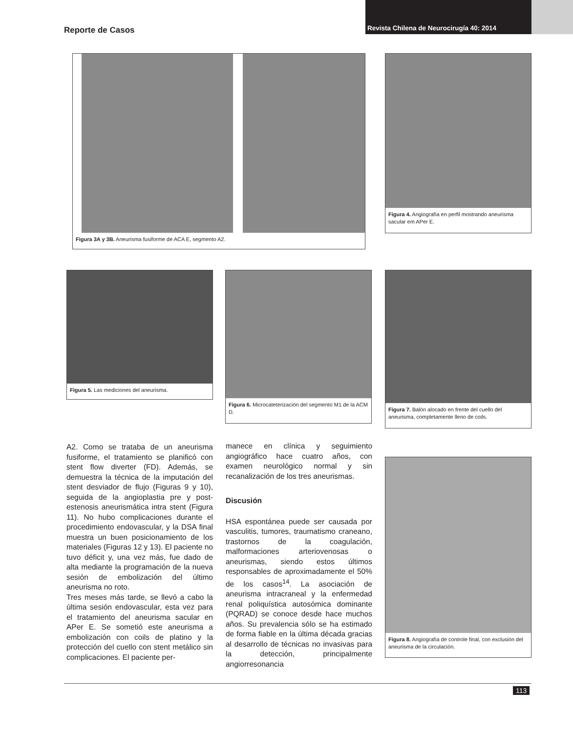Reporte de Casos
Revista Chilena de Neurocirugía 40: 2014
Figura 3A y 3B. Aneurisma fusiforme de ACA E, segmento A2.
Figura 4. Angiografía en perfil mostrando aneurisma sacular em APer E.
Figura 5. Las mediciones del aneurisma.
Figura 6. Microcateterización del segmento M1 de la ACM D.
Figura 7. Balón alocado en frente del cuello del aneurisma, completamente lleno de coils.
Figura 8. Angiografía de controle final, con exclusión del aneurisma de la circulación.
A2. Como se trataba de un aneurisma fusiforme, el tratamiento se planificó con stent flow diverter (FD). Además, se demuestra la técnica de la imputación del stent desviador de flujo (Figuras 9 y 10), seguida de la angioplastia pre y post-estenosis aneurismática intra stent (Figura 11). No hubo complicaciones durante el procedimiento endovascular, y la DSA final muestra un buen posicionamiento de los materiales (Figuras 12 y 13). El paciente no tuvo déficit y, una vez más, fue dado de alta mediante la programación de la nueva sesión de embolización del último aneurisma no roto.
Tres meses más tarde, se llevó a cabo la última sesión endovascular, esta vez para el tratamiento del aneurisma sacular en APer E. Se sometió este aneurisma a embolización con coils de platino y la protección del cuello con stent metálico sin complicaciones. El paciente per-
manece en clínica y seguimiento angiográfico hace cuatro años, con examen neurológico normal y sin recanalización de los tres aneurismas.
Discusión
HSA espontánea puede ser causada por vasculitis, tumores, traumatismo craneano, trastornos de la coagulación, malformaciones arteriovenosas o aneurismas, siendo estos últimos responsables de aproximadamente el 50% de los casos<sup>14</sup>. La asociación de aneurisma intracraneal y la enfermedad renal poliquística autosómica dominante (PQRAD) se conoce desde hace muchos años. Su prevalencia sólo se ha estimado de forma fiable en la última década gracias al desarrollo de técnicas no invasivas para la detección, principalmente angiorresonancia
113